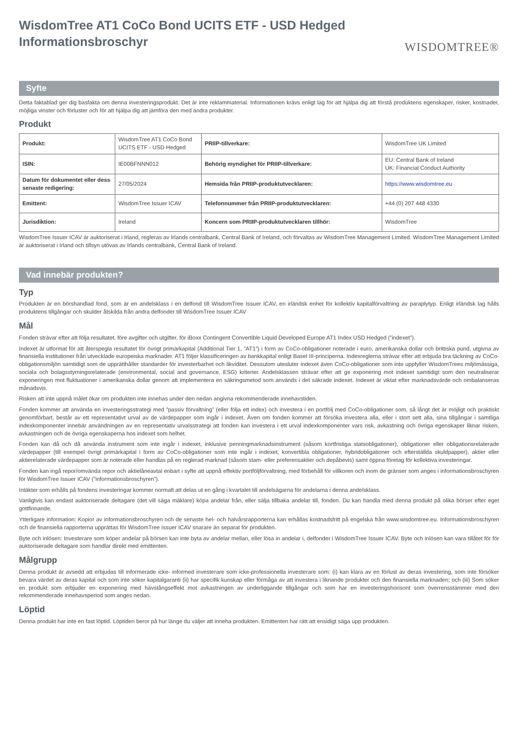WisdomTree AT1 CoCo Bond UCITS ETF - USD Hedged
Informationsbroschyr
WISDOMTREE®
Syfte
Detta faktablad ger dig basfakta om denna investeringsprodukt. Det är inte reklammaterial. Informationen krävs enligt lag för att hjälpa dig att förstå produktens egenskaper, risker, kostnader, möjliga vinster och förluster och för att hjälpa dig att jämföra den med andra produkter.
Produkt
| Produkt: | WisdomTree AT1 CoCo Bond UCITS ETF - USD Hedged | PRIIP-tillverkare: | WisdomTree UK Limited |
| ISIN: | IE00BFNNN012 | Behörig myndighet för PRIIP-tillverkare: | EU: Central Bank of Ireland UK: Financial Conduct Authority |
| Datum för dokumentet eller dess senaste redigering: | 27/05/2024 | Hemsida från PRIIP-produktutvecklaren: | https://www.wisdomtree.eu |
| Emittent: | WisdomTree Issuer ICAV | Telefonnummer från PRIIP-produktutvecklaren: | +44 (0) 207 448 4330 |
| Jurisdiktion: | Ireland | Koncern som PRIIP-produktutvecklaren tillhör: | WisdomTree |
WisdomTree Issuer ICAV är auktoriserat i Irland, regleras av Irlands centralbank, Central Bank of Ireland, och förvaltas av WisdomTree Management Limited. WisdomTree Management Limited är auktoriserat i Irland och tillsyn utövas av Irlands centralbank, Central Bank of Ireland.
Vad innebär produkten?
Typ
Produkten är en börshandlad fond, som är en andelsklass i en delfond till WisdomTree Issuer ICAV, en irländsk enhet för kollektiv kapitalförvaltning av paraplytyp. Enligt irländsk lag hålls produktens tillgångar och skulder åtskilda från andra delfonder till WisdomTree Issuer ICAV
Mål
Fonden strävar efter att följa resultatet, före avgifter och utgifter, för iBoxx Contingent Convertible Liquid Developed Europe AT1 Index USD Hedged (”indexet”).
Indexet är utformat för att återspegla resultatet för övrigt primärkapital (Additional Tier 1, ”AT1”) i form av CoCo-obligationer noterade i euro, amerikanska dollar och brittiska pund, utgivna av finansiella institutioner från utvecklade europeiska marknader. AT1 följer klassificeringen av bankkapital enligt Basel III-principerna. Indexreglerna strävar efter att erbjuda bra täckning av CoCo-obligationsmiljön samtidigt som de upprätthåller standarder för investerbarhet och likviditet. Dessutom utesluter indexet även CoCo-obligationer som inte uppfyller WisdomTrees miljömässiga, sociala och bolagsstyrningsrelaterade (environmental, social and governance, ESG) kriterier. Andelsklassen strävar efter att ge exponering mot indexet samtidigt som den neutraliserar exponeringen mot fluktuationer i amerikanska dollar genom att implementera en säkringsmetod som används i det säkrade indexet. Indexet är viktat efter marknadsvärde och ombalanseras månadsvis.
Risken att inte uppnå målet ökar om produkten inte innehas under den nedan angivna rekommenderade innehavstiden.
Fonden kommer att använda en investeringsstrategi med ”passiv förvaltning” (eller följa ett index) och investera i en portfölj med CoCo-obligationer som, så långt det är möjligt och praktiskt genomförbart, består av ett representativt urval av de värdepapper som ingår i indexet. Även om fonden kommer att försöka investera alla, eller i stort sett alla, sina tillgångar i samtliga indexkomponenter innebär användningen av en representativ urvalsstrategi att fonden kan investera i ett urval indexkomponenter vars risk, avkastning och övriga egenskaper liknar risken, avkastningen och de övriga egenskaperna hos indexet som helhet.
Fonden kan då och då använda instrument som inte ingår i indexet, inklusive penningmarknadsinstrument (såsom kortfristiga statsobligationer), obligationer eller obligationsrelaterade värdepapper (till exempel övrigt primärkapital i form av CoCo-obligationer som inte ingår i indexet, konvertibla obligationer, hybridobligationer och efterställda skuldpapper), aktier eller aktierelaterade värdepapper som är noterade eller handlas på en reglerad marknad (såsom stam- eller preferensaktier och depåbevis) samt öppna företag för kollektiva investeringar.
Fonden kan ingå repor/omvända repor och aktielåneavtal enbart i syfte att uppnå effektiv portföljförvaltning, med förbehåll för villkoren och inom de gränser som anges i informationsbroschyren för WisdomTree Issuer ICAV (”informationsbroschyren”).
Intäkter som erhålls på fondens investeringar kommer normalt att delas ut en gång i kvartalet till andelsägarna för andelarna i denna andelsklass.
Vanligtvis kan endast auktoriserade deltagare (det vill säga mäklare) köpa andelar från, eller sälja tillbaka andelar till, fonden. Du kan handla med denna produkt på olika börser efter eget gottfinnande.
Ytterligare information: Kopior av informationsbroschyren och de senaste hel- och halvårsrapporterna kan erhållas kostnadsfritt på engelska från www.wisdomtree.eu. Informationsbroschyren och de finansiella rapporterna upprättas för WisdomTree Issuer ICAV snarare än separat för produkten.
Byte och inlösen: Investerare som köper andelar på börsen kan inte byta av andelar mellan, eller lösa in andelar i, delfonder i WisdomTree Issuer ICAV. Byte och inlösen kan vara tillåtet för för auktoriserade deltagare som handlar direkt med emittenten.
Målgrupp
Denna produkt är avsedd att erbjudas till informerade icke- informed investerare som icke-professionella investerare som: (i) kan klara av en förlust av deras investering, som inte försöker bevara värdet av deras kapital och som inte söker kapitalgaranti (ii) har specifik kunskap eller förmåga av att investera i liknande produkter och den finansiella marknaden; och (iii) Som söker en produkt som erbjuder en exponering med hävstångseffekt mot avkastningen av underliggande tillgångar och som har en investeringshorisont som överrensstämmer med den rekommenderade innehavsperiod som anges nedan.
Löptid
Denna produkt har inte en fast löptid. Löptiden beror på hur länge du väljer att inneha produkten. Emittenten har rätt att ensidigt säga upp produkten.